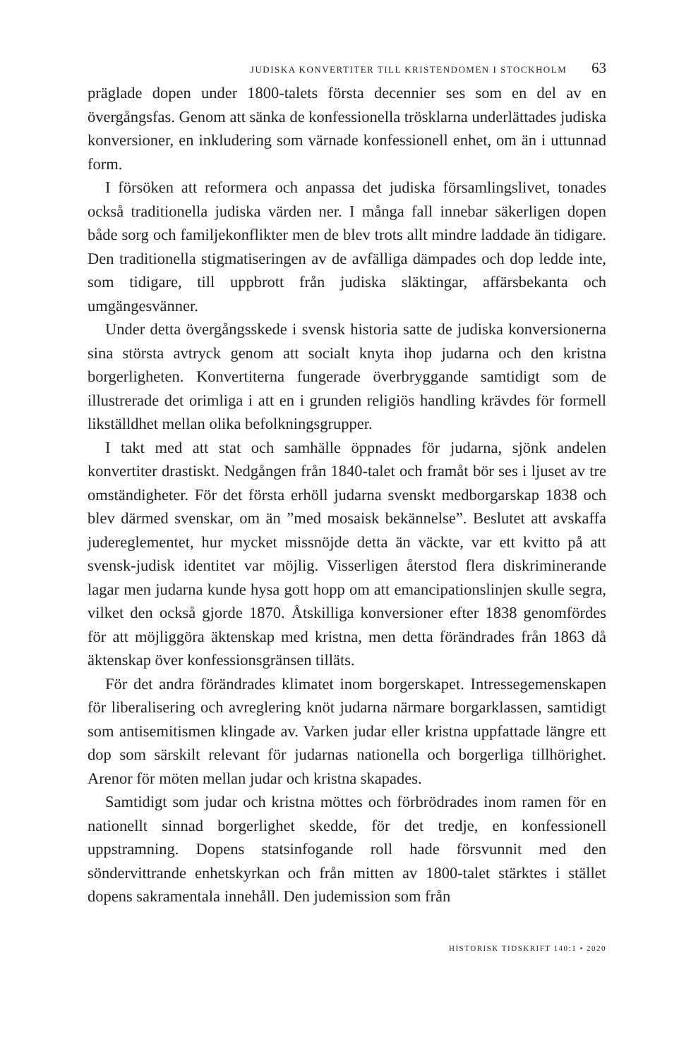JUDISKA KONVERTITER TILL KRISTENDOMEN I STOCKHOLM 63
präglade dopen under 1800-talets första decennier ses som en del av en övergångsfas. Genom att sänka de konfessionella trösklarna underlättades judiska konversioner, en inkludering som värnade konfessionell enhet, om än i uttunnad form.
I försöken att reformera och anpassa det judiska församlingslivet, tonades också traditionella judiska värden ner. I många fall innebar säkerligen dopen både sorg och familjekonflikter men de blev trots allt mindre laddade än tidigare. Den traditionella stigmatiseringen av de avfälliga dämpades och dop ledde inte, som tidigare, till uppbrott från judiska släktingar, affärsbekanta och umgängesvänner.
Under detta övergångsskede i svensk historia satte de judiska konversionerna sina största avtryck genom att socialt knyta ihop judarna och den kristna borgerligheten. Konvertiterna fungerade överbryggande samtidigt som de illustrerade det orimliga i att en i grunden religiös handling krävdes för formell likställdhet mellan olika befolkningsgrupper.
I takt med att stat och samhälle öppnades för judarna, sjönk andelen konvertiter drastiskt. Nedgången från 1840-talet och framåt bör ses i ljuset av tre omständigheter. För det första erhöll judarna svenskt medborgarskap 1838 och blev därmed svenskar, om än ”med mosaisk bekännelse”. Beslutet att avskaffa judereglementet, hur mycket missnöjde detta än väckte, var ett kvitto på att svensk-judisk identitet var möjlig. Visserligen återstod flera diskriminerande lagar men judarna kunde hysa gott hopp om att emancipationslinjen skulle segra, vilket den också gjorde 1870. Åtskilliga konversioner efter 1838 genomfördes för att möjliggöra äktenskap med kristna, men detta förändrades från 1863 då äktenskap över konfessionsgränsen tilläts.
För det andra förändrades klimatet inom borgerskapet. Intressegemenskapen för liberalisering och avreglering knöt judarna närmare borgarklassen, samtidigt som antisemitismen klingade av. Varken judar eller kristna uppfattade längre ett dop som särskilt relevant för judarnas nationella och borgerliga tillhörighet. Arenor för möten mellan judar och kristna skapades.
Samtidigt som judar och kristna möttes och förbrödrades inom ramen för en nationellt sinnad borgerlighet skedde, för det tredje, en konfessionell uppstramning. Dopens statsinfogande roll hade försvunnit med den söndervittrande enhetskyrkan och från mitten av 1800-talet stärktes i stället dopens sakramentala innehåll. Den judemission som från
HISTORISK TIDSKRIFT 140:1 • 2020